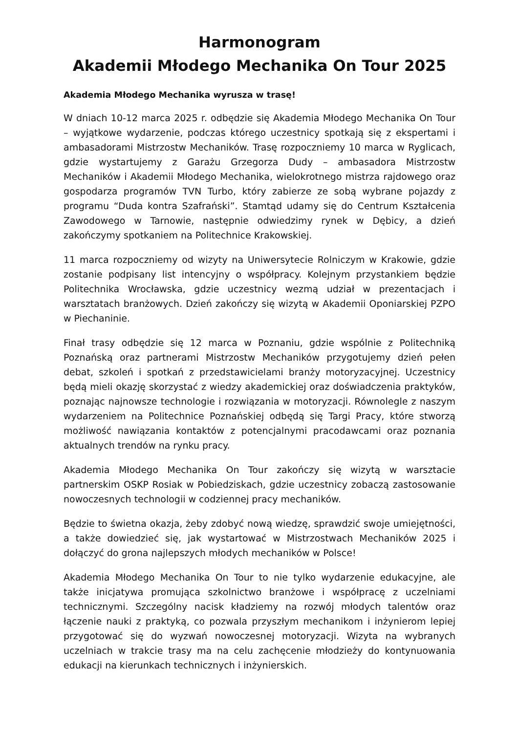Harmonogram
Akademii Młodego Mechanika On Tour 2025
Akademia Młodego Mechanika wyrusza w trasę!
W dniach 10-12 marca 2025 r. odbędzie się Akademia Młodego Mechanika On Tour – wyjątkowe wydarzenie, podczas którego uczestnicy spotkają się z ekspertami i ambasadorami Mistrzostw Mechaników. Trasę rozpoczniemy 10 marca w Ryglicach, gdzie wystartujemy z Garażu Grzegorza Dudy – ambasadora Mistrzostw Mechaników i Akademii Młodego Mechanika, wielokrotnego mistrza rajdowego oraz gospodarza programów TVN Turbo, który zabierze ze sobą wybrane pojazdy z programu “Duda kontra Szafrański”. Stamtąd udamy się do Centrum Kształcenia Zawodowego w Tarnowie, następnie odwiedzimy rynek w Dębicy, a dzień zakończymy spotkaniem na Politechnice Krakowskiej.
11 marca rozpoczniemy od wizyty na Uniwersytecie Rolniczym w Krakowie, gdzie zostanie podpisany list intencyjny o współpracy. Kolejnym przystankiem będzie Politechnika Wrocławska, gdzie uczestnicy wezmą udział w prezentacjach i warsztatach branżowych. Dzień zakończy się wizytą w Akademii Oponiarskiej PZPO w Piechaninie.
Finał trasy odbędzie się 12 marca w Poznaniu, gdzie wspólnie z Politechniką Poznańską oraz partnerami Mistrzostw Mechaników przygotujemy dzień pełen debat, szkoleń i spotkań z przedstawicielami branży motoryzacyjnej. Uczestnicy będą mieli okazję skorzystać z wiedzy akademickiej oraz doświadczenia praktyków, poznając najnowsze technologie i rozwiązania w motoryzacji. Równolegle z naszym wydarzeniem na Politechnice Poznańskiej odbędą się Targi Pracy, które stworzą możliwość nawiązania kontaktów z potencjalnymi pracodawcami oraz poznania aktualnych trendów na rynku pracy.
Akademia Młodego Mechanika On Tour zakończy się wizytą w warsztacie partnerskim OSKP Rosiak w Pobiedziskach, gdzie uczestnicy zobaczą zastosowanie nowoczesnych technologii w codziennej pracy mechaników.
Będzie to świetna okazja, żeby zdobyć nową wiedzę, sprawdzić swoje umiejętności, a także dowiedzieć się, jak wystartować w Mistrzostwach Mechaników 2025 i dołączyć do grona najlepszych młodych mechaników w Polsce!
Akademia Młodego Mechanika On Tour to nie tylko wydarzenie edukacyjne, ale także inicjatywa promująca szkolnictwo branżowe i współpracę z uczelniami technicznymi. Szczególny nacisk kładziemy na rozwój młodych talentów oraz łączenie nauki z praktyką, co pozwala przyszłym mechanikom i inżynierom lepiej przygotować się do wyzwań nowoczesnej motoryzacji. Wizyta na wybranych uczelniach w trakcie trasy ma na celu zachęcenie młodzieży do kontynuowania edukacji na kierunkach technicznych i inżynierskich.